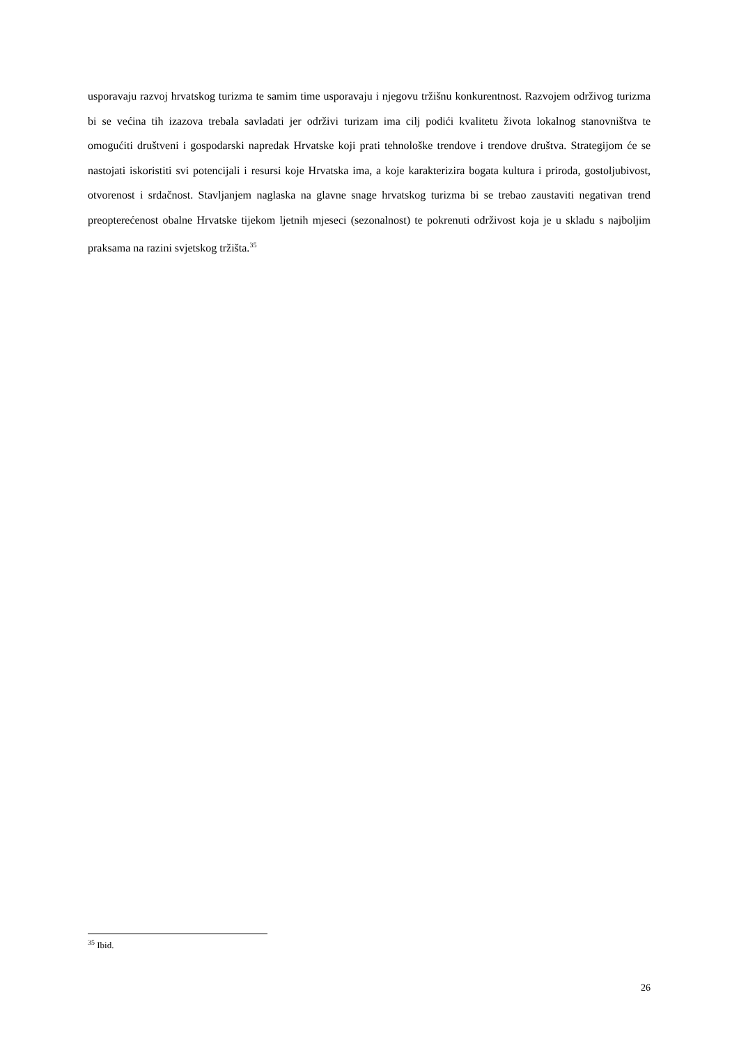usporavaju razvoj hrvatskog turizma te samim time usporavaju i njegovu tržišnu konkurentnost. Razvojem održivog turizma bi se većina tih izazova trebala savladati jer održivi turizam ima cilj podići kvalitetu života lokalnog stanovništva te omogućiti društveni i gospodarski napredak Hrvatske koji prati tehnološke trendove i trendove društva. Strategijom će se nastojati iskoristiti svi potencijali i resursi koje Hrvatska ima, a koje karakterizira bogata kultura i priroda, gostoljubivost, otvorenost i srdačnost. Stavljanjem naglaska na glavne snage hrvatskog turizma bi se trebao zaustaviti negativan trend preopterećenost obalne Hrvatske tijekom ljetnih mjeseci (sezonalnost) te pokrenuti održivost koja je u skladu s najboljim praksama na razini svjetskog tržišta.<sup>35</sup>
<sup>35</sup> Ibid.
26